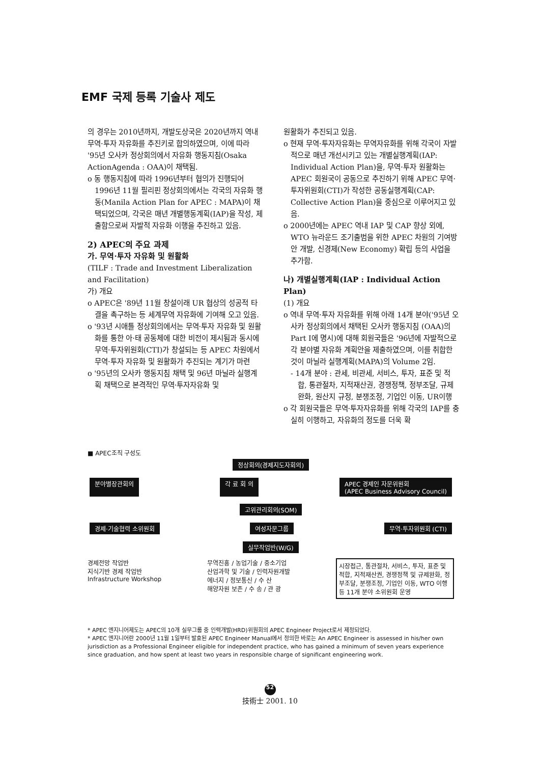EMF 국제 등록 기술사 제도
의 경우는 2010년까지, 개발도상국은 2020년까지 역내 무역·투자 자유화를 추진키로 합의하였으며, 이에 따라 '95년 오사카 정상회의에서 자유화 행동지침(Osaka ActionAgenda : OAA)이 채택됨.
o 동 행동지침에 따라 1996년부터 협의가 진행되어 1996년 11월 필리핀 정상회의에서는 각국의 자유화 행동(Manila Action Plan for APEC : MAPA)이 채택되었으며, 각국은 매년 개별행동계획(IAP)을 작성, 제출함으로써 자발적 자유화 이행을 추진하고 있음.
2) APEC의 주요 과제
가. 무역·투자 자유화 및 원활화
(TILF : Trade and Investment Liberalization and Facilitation)
가) 개요
o APEC은 '89년 11월 창설이래 UR 협상의 성공적 타결을 촉구하는 등 세계무역 자유화에 기여해 오고 있음.
o '93년 시애틀 정상회의에서는 무역·투자 자유화 및 원활화를 통한 아·태 공동체에 대한 비전이 제시됨과 동시에 무역·투자위원회(CTI)가 창설되는 등 APEC 차원에서 무역·투자 자유화 및 원활화가 추진되는 계기가 마련
o '95년의 오사카 행동지침 채택 및 96년 마닐라 실행계획 채택으로 본격적인 무역·투자자유화 및
원활화가 추진되고 있음.
o 현재 무역·투자자유화는 무역자유화를 위해 각국이 자발적으로 매년 개선시키고 있는 개별실행계획(IAP: Individual Action Plan)을, 무역·투자 원활화는 APEC 회원국이 공동으로 추진하기 위해 APEC 무역·투자위원회(CTI)가 작성한 공동실행계획(CAP: Collective Action Plan)을 중심으로 이루어지고 있음.
o 2000년에는 APEC 역내 IAP 및 CAP 향상 외에, WTO 뉴라운드 조기출범을 위한 APEC 차원의 기여방안 개발, 신경제(New Economy) 확립 등의 사업을 추가함.
나) 개별실행계획(IAP : Individual Action Plan)
(1) 개요
o 역내 무역·투자 자유화를 위해 아래 14개 분야('95년 오사카 정상회의에서 채택된 오사카 행동지침 (OAA)의 Part I에 명시)에 대해 회원국들은 '96년에 자발적으로 각 분야별 자유화 계획안을 제출하였으며, 이를 취합한 것이 마닐라 실행계획(MAPA)의 Volume 2임.
- 14개 분야 : 관세, 비관세, 서비스, 투자, 표준 및 적합, 통관절차, 지적재산권, 경쟁정책, 정부조달, 규제완화, 원산지 규정, 분쟁조정, 기업인 이동, UR이행
o 각 회원국들은 무역·투자자유화를 위해 각국의 IAP를 충실히 이행하고, 자유화의 정도를 더욱 확
■ APEC조직 구성도
정상회의(경제지도자회의)
분야별장관회의 각 료 회 의 APEC 경제인 자문위원회
(APEC Business Advisory Council)
고위관리회의(SOM)
경제·기술협력 소위원회 여성자문그룹 무역·투자위원회 (CTI)
실무작업반(W/G)
경제전망 작업반
지식기반 경제 작업반
Infrastructure Workshop
무역진흥 / 농업기술 / 중소기업
산업과학 및 기술 / 인력자원개발
에너지 / 정보통신 / 수 산
해양자원 보존 / 수 송 / 관 광
시장접근, 통관절차, 서비스, 투자, 표준 및 적합, 지적재산권, 경쟁정책 및 규제완화, 정부조달, 분쟁조정, 기업인 이동, WTO 이행 등 11개 분야 소위원회 운영
* APEC 엔지니어제도는 APEC의 10개 실무그룹 중 인력개발(HRD)위원회의 APEC Engineer Project로서 제정되었다.
* APEC 엔지니어란 2000년 11월 1일부터 발효된 APEC Engineer Manual에서 정의한 바로는 An APEC Engineer is assessed in his/her own jurisdiction as a Professional Engineer eligible for independent practice, who has gained a minimum of seven years experience since graduation, and how spent at least two years in responsible charge of significant engineering work.
52
技術士 2001. 10